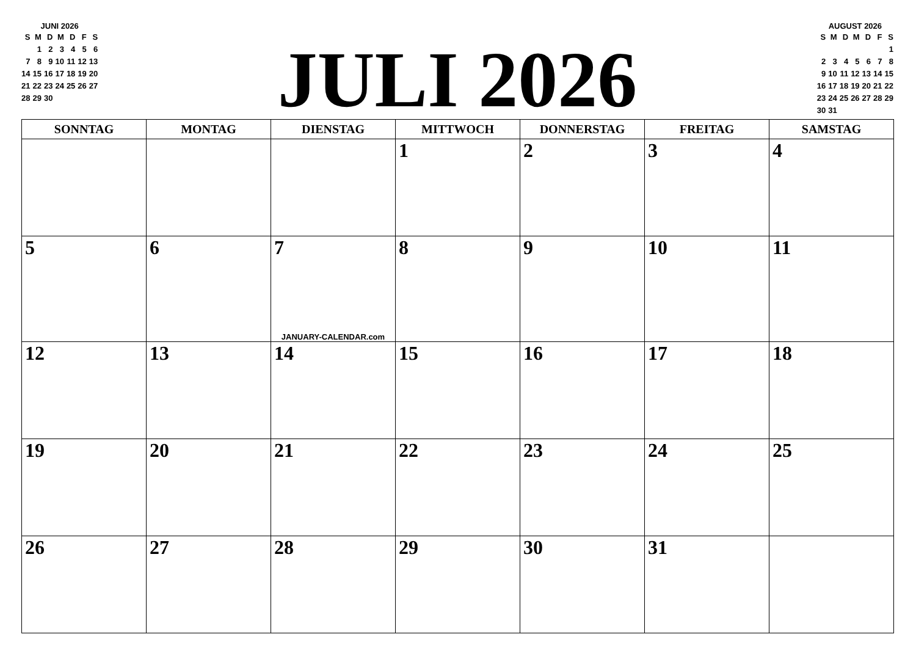JUNI 2026
| S | M | D | M | D | F | S |
| --- | --- | --- | --- | --- | --- | --- |
| | 1 | 2 | 3 | 4 | 5 | 6 |
| 7 | 8 | 9 | 10 | 11 | 12 | 13 |
| 14 | 15 | 16 | 17 | 18 | 19 | 20 |
| 21 | 22 | 23 | 24 | 25 | 26 | 27 |
| 28 | 29 | 30 | | | | |
JULI 2026
AUGUST 2026
| S | M | D | M | D | F | S |
| --- | --- | --- | --- | --- | --- | --- |
| | | | | | | 1 |
| 2 | 3 | 4 | 5 | 6 | 7 | 8 |
| 9 | 10 | 11 | 12 | 13 | 14 | 15 |
| 16 | 17 | 18 | 19 | 20 | 21 | 22 |
| 23 | 24 | 25 | 26 | 27 | 28 | 29 |
| 30 | 31 | | | | | |
| SONNTAG | MONTAG | DIENSTAG | MITTWOCH | DONNERSTAG | FREITAG | SAMSTAG |
| --- | --- | --- | --- | --- | --- | --- |
| | | | 1 | 2 | 3 | 4 |
| 5 | 6 | 7 JANUARY-CALENDAR.com | 8 | 9 | 10 | 11 |
| 12 | 13 | 14 | 15 | 16 | 17 | 18 |
| 19 | 20 | 21 | 22 | 23 | 24 | 25 |
| 26 | 27 | 28 | 29 | 30 | 31 | |